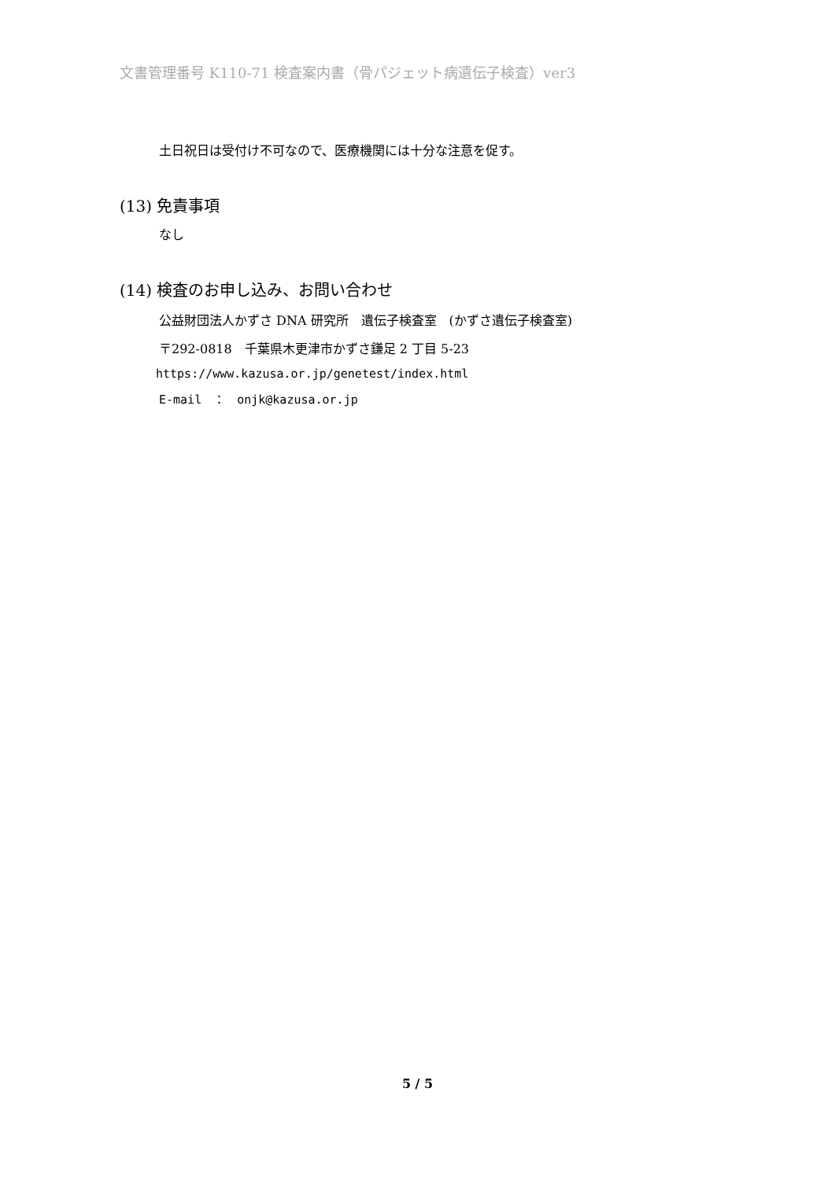文書管理番号 K110-71 検査案内書（骨パジェット病遺伝子検査）ver3
土日祝日は受付け不可なので、医療機関には十分な注意を促す。
(13) 免責事項
なし
(14) 検査のお申し込み、お問い合わせ
公益財団法人かずさ DNA 研究所　遺伝子検査室　(かずさ遺伝子検査室)
〒292-0818　千葉県木更津市かずさ鎌足 2 丁目 5-23
https://www.kazusa.or.jp/genetest/index.html
E-mail　：　onjk@kazusa.or.jp
5 / 5